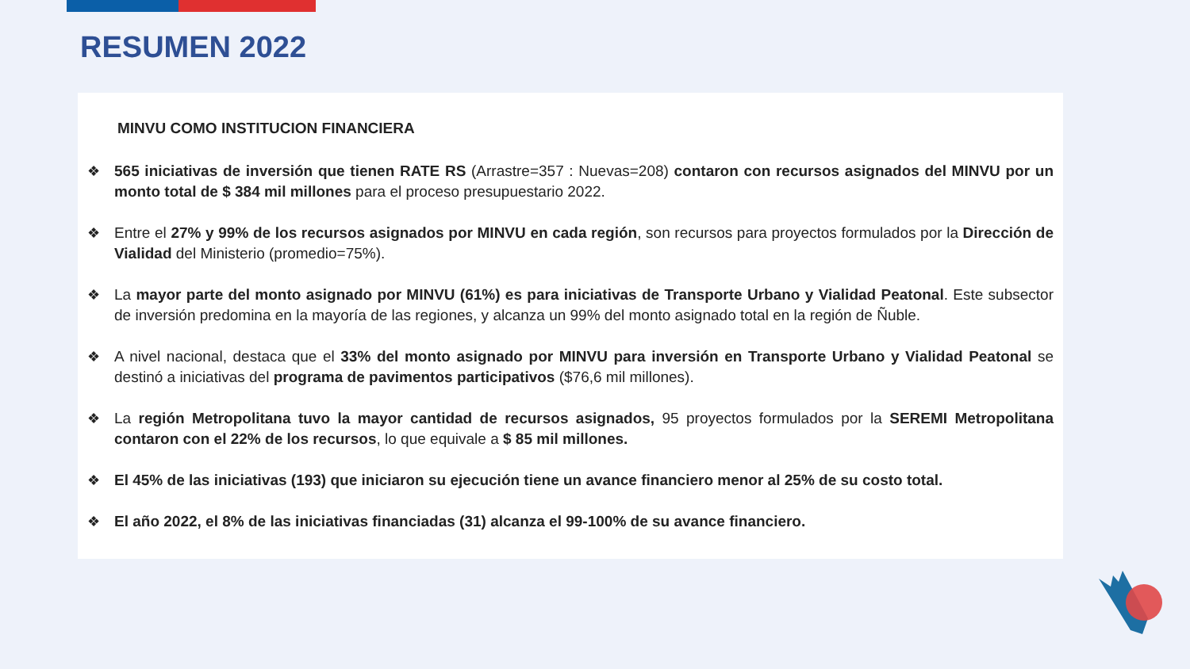RESUMEN 2022
MINVU COMO INSTITUCION FINANCIERA
❖ 565 iniciativas de inversión que tienen RATE RS (Arrastre=357 : Nuevas=208) contaron con recursos asignados del MINVU por un monto total de $ 384 mil millones para el proceso presupuestario 2022.
❖ Entre el 27% y 99% de los recursos asignados por MINVU en cada región, son recursos para proyectos formulados por la Dirección de Vialidad del Ministerio (promedio=75%).
❖ La mayor parte del monto asignado por MINVU (61%) es para iniciativas de Transporte Urbano y Vialidad Peatonal. Este subsector de inversión predomina en la mayoría de las regiones, y alcanza un 99% del monto asignado total en la región de Ñuble.
❖ A nivel nacional, destaca que el 33% del monto asignado por MINVU para inversión en Transporte Urbano y Vialidad Peatonal se destinó a iniciativas del programa de pavimentos participativos ($76,6 mil millones).
❖ La región Metropolitana tuvo la mayor cantidad de recursos asignados, 95 proyectos formulados por la SEREMI Metropolitana contaron con el 22% de los recursos, lo que equivale a $ 85 mil millones.
❖ El 45% de las iniciativas (193) que iniciaron su ejecución tiene un avance financiero menor al 25% de su costo total.
❖ El año 2022, el 8% de las iniciativas financiadas (31) alcanza el 99-100% de su avance financiero.